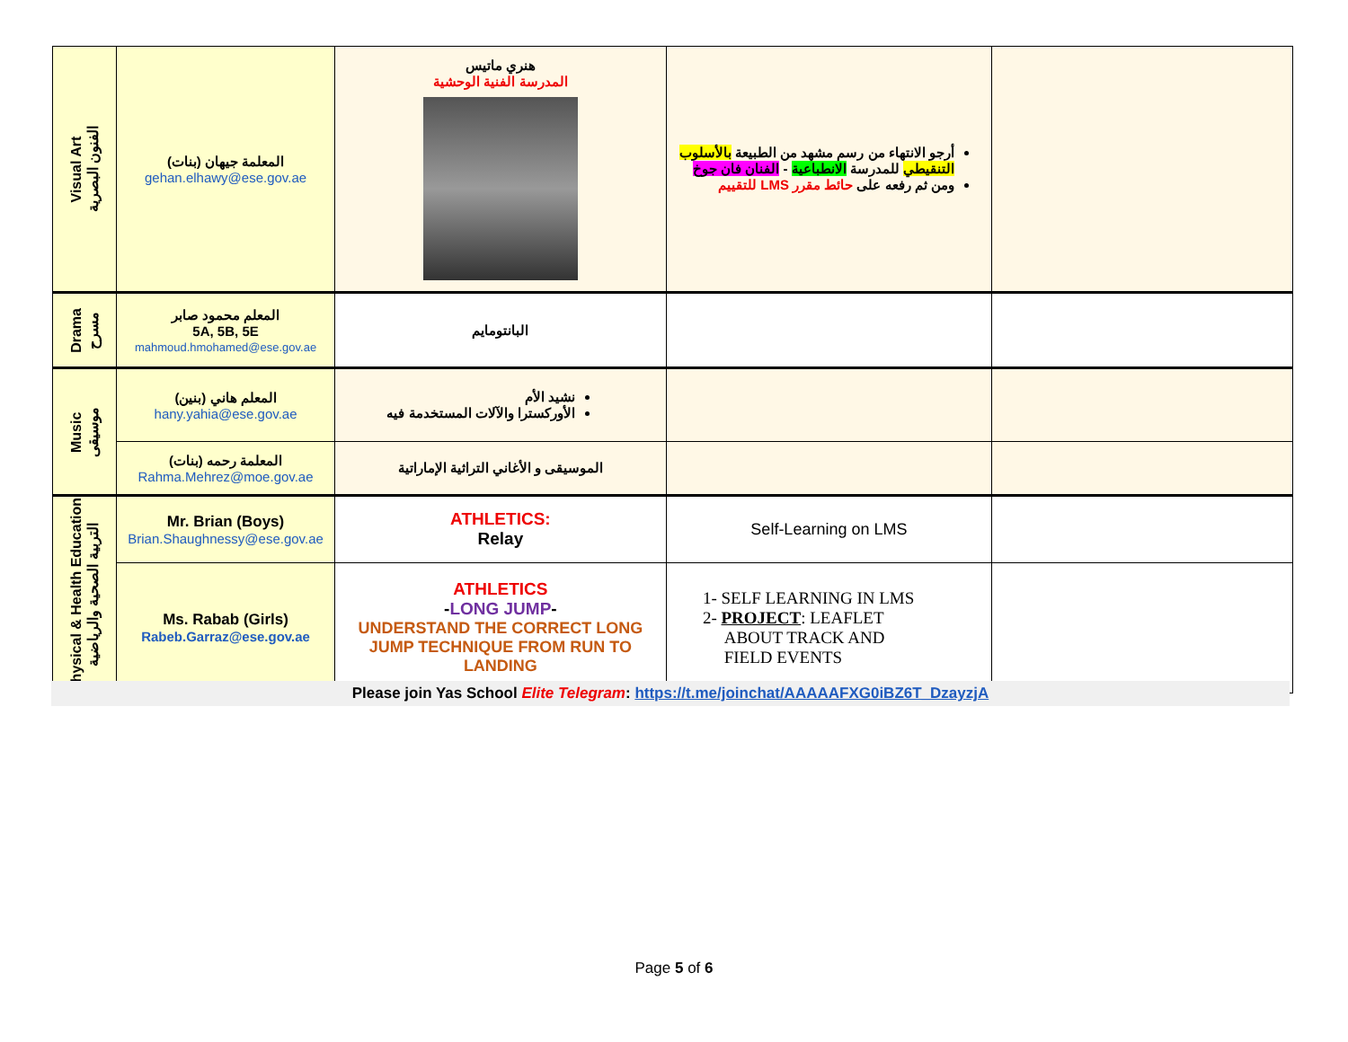| Visual Art الفنون البصرية | المعلمة جيهان (بنات) gehan.elhawy@ese.gov.ae | هنري ماتيس المدرسة الفنية الوحشية | أرجو الانتهاء من رسم مشهد من الطبيعة بالأسلوب التنقيطي للمدرسة الانطباعية - الفنان فان جوخ ومن ثم رفعه على حائط مقرر LMS للتقييم | |
| Drama مسرح | المعلم محمود صابر 5A, 5B, 5E mahmoud.hmohamed@ese.gov.ae | البانتومايم | | |
| Music موسيقى | المعلم هاني (بنين) hany.yahia@ese.gov.ae | نشيد الأم الأوركسترا والآلات المستخدمة فيه | | |
| | المعلمة رحمه (بنات) Rahma.Mehrez@moe.gov.ae | الموسيقى و الأغاني التراثية الإماراتية | | |
| Physical & Health Education التربية الصحية والرياضية | Mr. Brian (Boys) Brian.Shaughnessy@ese.gov.ae | ATHLETICS: Relay | Self-Learning on LMS | |
| | Ms. Rabab (Girls) Rabeb.Garraz@ese.gov.ae | ATHLETICS - LONG JUMP - UNDERSTAND THE CORRECT LONG JUMP TECHNIQUE FROM RUN TO LANDING | 1- SELF LEARNING IN LMS 2- PROJECT : LEAFLET ABOUT TRACK AND FIELD EVENTS | |
Please join Yas School Elite Telegram: https://t.me/joinchat/AAAAAFXG0iBZ6T_DzayzjA
Page 5 of 6